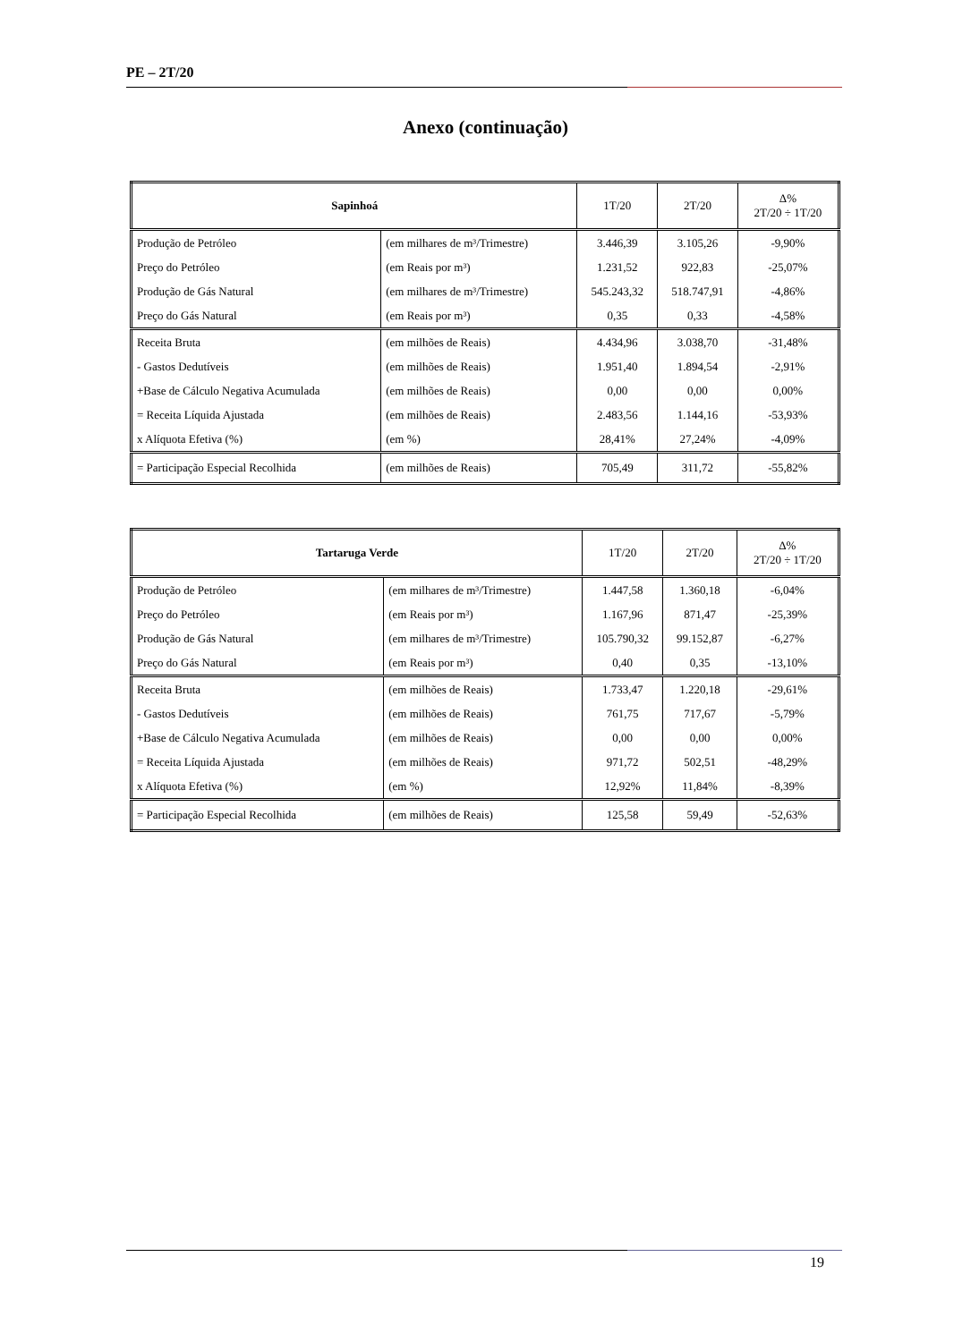PE – 2T/20
Anexo (continuação)
| Sapinhoá | | 1T/20 | 2T/20 | Δ% 2T/20 ÷ 1T/20 |
| --- | --- | --- | --- | --- |
| Produção de Petróleo | (em milhares de m³/Trimestre) | 3.446,39 | 3.105,26 | -9,90% |
| Preço do Petróleo | (em Reais por m³) | 1.231,52 | 922,83 | -25,07% |
| Produção de Gás Natural | (em milhares de m³/Trimestre) | 545.243,32 | 518.747,91 | -4,86% |
| Preço do Gás Natural | (em Reais por m³) | 0,35 | 0,33 | -4,58% |
| Receita Bruta | (em milhões de Reais) | 4.434,96 | 3.038,70 | -31,48% |
| - Gastos Dedutíveis | (em milhões de Reais) | 1.951,40 | 1.894,54 | -2,91% |
| +Base de Cálculo Negativa Acumulada | (em milhões de Reais) | 0,00 | 0,00 | 0,00% |
| = Receita Líquida Ajustada | (em milhões de Reais) | 2.483,56 | 1.144,16 | -53,93% |
| x Alíquota Efetiva (%) | (em %) | 28,41% | 27,24% | -4,09% |
| = Participação Especial Recolhida | (em milhões de Reais) | 705,49 | 311,72 | -55,82% |
| Tartaruga Verde | | 1T/20 | 2T/20 | Δ% 2T/20 ÷ 1T/20 |
| --- | --- | --- | --- | --- |
| Produção de Petróleo | (em milhares de m³/Trimestre) | 1.447,58 | 1.360,18 | -6,04% |
| Preço do Petróleo | (em Reais por m³) | 1.167,96 | 871,47 | -25,39% |
| Produção de Gás Natural | (em milhares de m³/Trimestre) | 105.790,32 | 99.152,87 | -6,27% |
| Preço do Gás Natural | (em Reais por m³) | 0,40 | 0,35 | -13,10% |
| Receita Bruta | (em milhões de Reais) | 1.733,47 | 1.220,18 | -29,61% |
| - Gastos Dedutíveis | (em milhões de Reais) | 761,75 | 717,67 | -5,79% |
| +Base de Cálculo Negativa Acumulada | (em milhões de Reais) | 0,00 | 0,00 | 0,00% |
| = Receita Líquida Ajustada | (em milhões de Reais) | 971,72 | 502,51 | -48,29% |
| x Alíquota Efetiva (%) | (em %) | 12,92% | 11,84% | -8,39% |
| = Participação Especial Recolhida | (em milhões de Reais) | 125,58 | 59,49 | -52,63% |
19